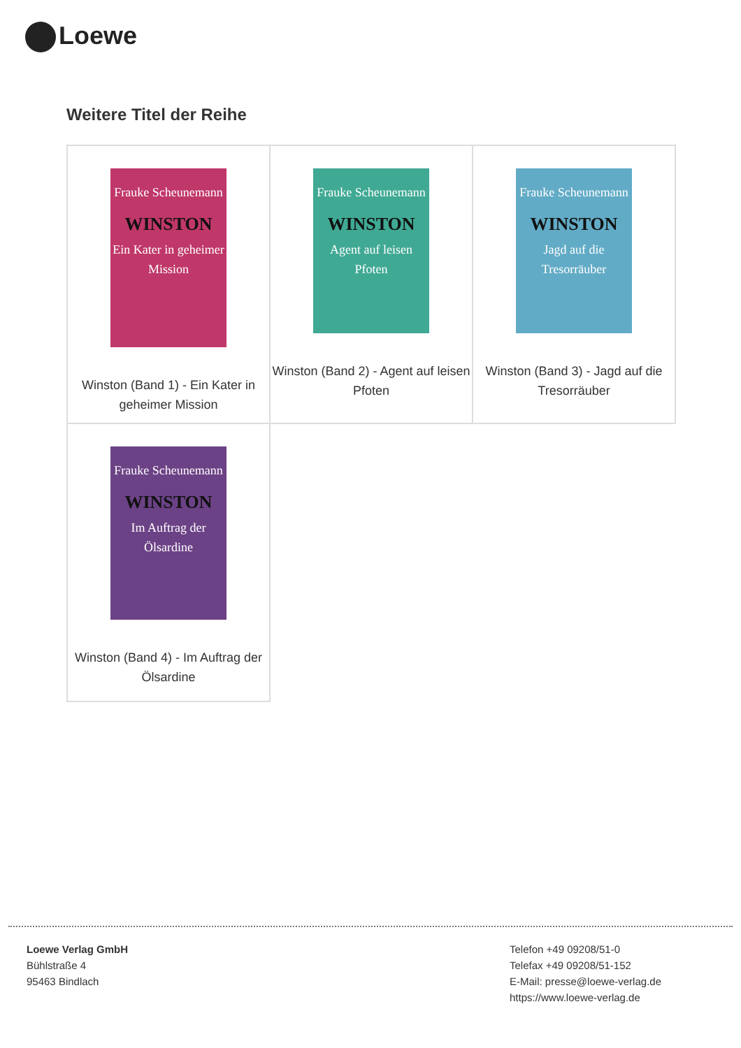Loewe
Weitere Titel der Reihe
| Frauke Scheunemann WINSTON Ein Kater in geheimer Mission Winston (Band 1) - Ein Kater in geheimer Mission | Frauke Scheunemann WINSTON Agent auf leisen Pfoten Winston (Band 2) - Agent auf leisen Pfoten | Frauke Scheunemann WINSTON Jagd auf die Tresorräuber Winston (Band 3) - Jagd auf die Tresorräuber |
| Frauke Scheunemann WINSTON Im Auftrag der Ölsardine Winston (Band 4) - Im Auftrag der Ölsardine | | |
Loewe Verlag GmbH
Bühlstraße 4
95463 Bindlach
Telefon +49 09208/51-0
Telefax +49 09208/51-152
E-Mail: presse@loewe-verlag.de
https://www.loewe-verlag.de